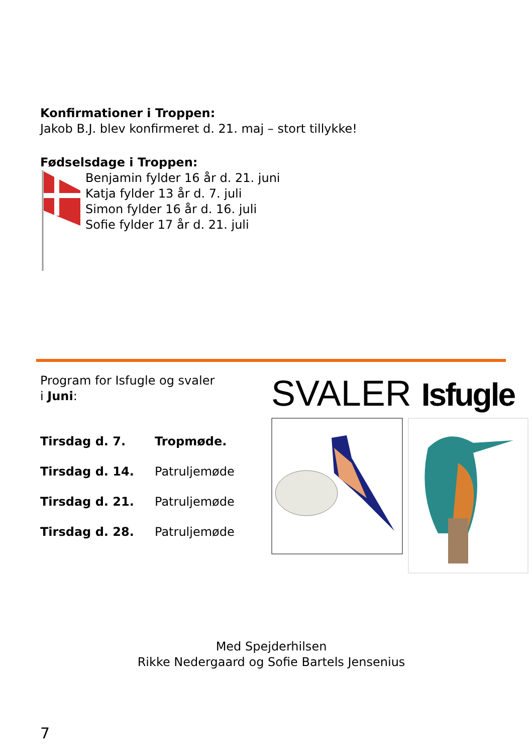Konfirmationer i Troppen:
Jakob B.J. blev konfirmeret d. 21. maj – stort tillykke!
Fødselsdage i Troppen:
Benjamin fylder 16 år d. 21. juni
Katja fylder 13 år d. 7. juli
Simon fylder 16 år d. 16. juli
Sofie fylder 17 år d. 21. juli
Program for Isfugle og svaler
i Juni:
| Tirsdag d. 7. | Tropmøde. |
| Tirsdag d. 14. | Patruljemøde |
| Tirsdag d. 21. | Patruljemøde |
| Tirsdag d. 28. | Patruljemøde |
SVALER Isfugle
Med Spejderhilsen
Rikke Nedergaard og Sofie Bartels Jensenius
7